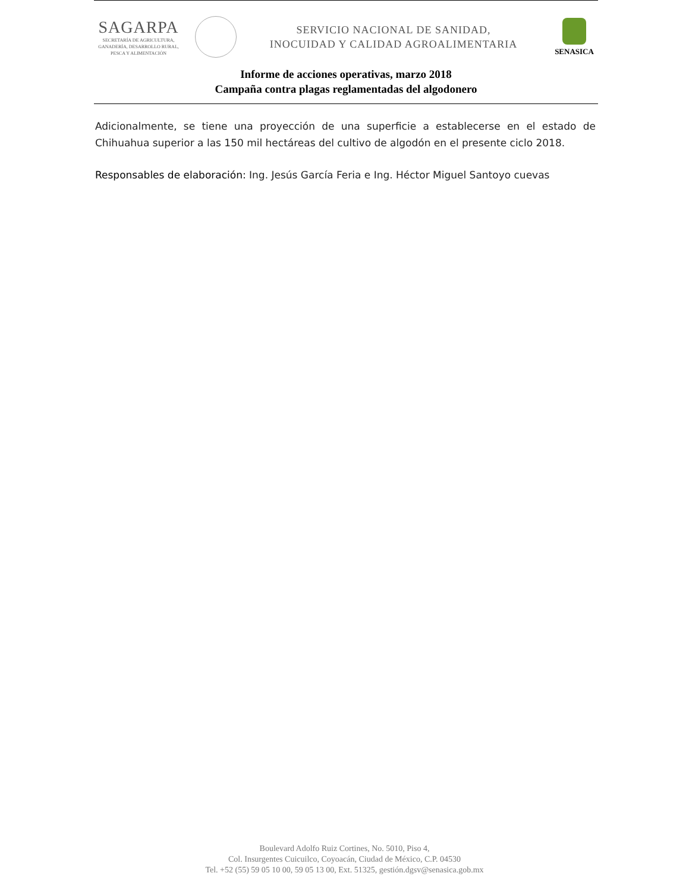SAGARPA
SECRETARÍA DE AGRICULTURA,
GANADERÍA, DESARROLLO RURAL,
PESCA Y ALIMENTACIÓN
SERVICIO NACIONAL DE SANIDAD,
INOCUIDAD Y CALIDAD AGROALIMENTARIA
SENASICA
Informe de acciones operativas, marzo 2018
Campaña contra plagas reglamentadas del algodonero
Adicionalmente, se tiene una proyección de una superficie a establecerse en el estado de Chihuahua superior a las 150 mil hectáreas del cultivo de algodón en el presente ciclo 2018.
Responsables de elaboración: Ing. Jesús García Feria e Ing. Héctor Miguel Santoyo cuevas
Boulevard Adolfo Ruiz Cortines, No. 5010, Piso 4,
Col. Insurgentes Cuicuilco, Coyoacán, Ciudad de México, C.P. 04530
Tel. +52 (55) 59 05 10 00, 59 05 13 00, Ext. 51325, gestión.dgsv@senasica.gob.mx